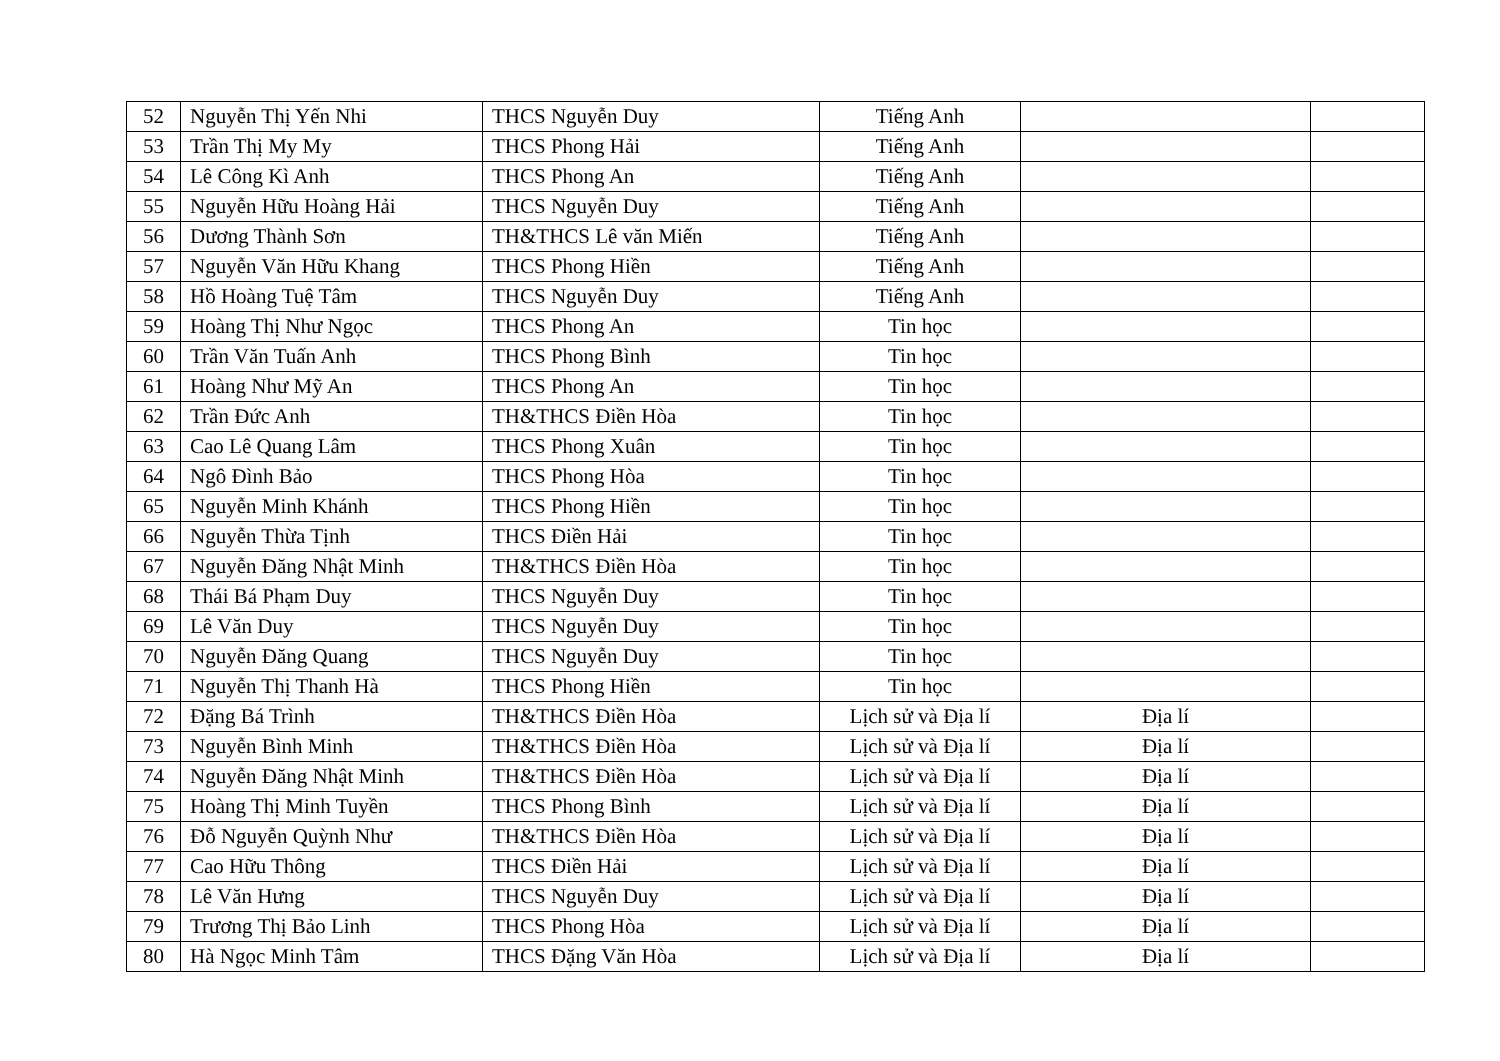| 52 | Nguyễn Thị Yến Nhi | THCS Nguyễn Duy | Tiếng Anh | | |
| 53 | Trần Thị My My | THCS Phong Hải | Tiếng Anh | | |
| 54 | Lê Công Kì Anh | THCS Phong An | Tiếng Anh | | |
| 55 | Nguyễn Hữu Hoàng Hải | THCS Nguyễn Duy | Tiếng Anh | | |
| 56 | Dương Thành Sơn | TH&THCS Lê văn Miến | Tiếng Anh | | |
| 57 | Nguyễn Văn Hữu Khang | THCS Phong Hiền | Tiếng Anh | | |
| 58 | Hồ Hoàng Tuệ Tâm | THCS Nguyễn Duy | Tiếng Anh | | |
| 59 | Hoàng Thị Như Ngọc | THCS Phong An | Tin học | | |
| 60 | Trần Văn Tuấn Anh | THCS Phong Bình | Tin học | | |
| 61 | Hoàng Như Mỹ An | THCS Phong An | Tin học | | |
| 62 | Trần Đức Anh | TH&THCS Điền Hòa | Tin học | | |
| 63 | Cao Lê Quang Lâm | THCS Phong Xuân | Tin học | | |
| 64 | Ngô Đình Bảo | THCS Phong Hòa | Tin học | | |
| 65 | Nguyễn Minh Khánh | THCS Phong Hiền | Tin học | | |
| 66 | Nguyễn Thừa Tịnh | THCS Điền Hải | Tin học | | |
| 67 | Nguyễn Đăng Nhật Minh | TH&THCS Điền Hòa | Tin học | | |
| 68 | Thái Bá Phạm Duy | THCS Nguyễn Duy | Tin học | | |
| 69 | Lê Văn Duy | THCS Nguyễn Duy | Tin học | | |
| 70 | Nguyễn Đăng Quang | THCS Nguyễn Duy | Tin học | | |
| 71 | Nguyễn Thị Thanh Hà | THCS Phong Hiền | Tin học | | |
| 72 | Đặng Bá Trình | TH&THCS Điền Hòa | Lịch sử và Địa lí | Địa lí | |
| 73 | Nguyễn Bình Minh | TH&THCS Điền Hòa | Lịch sử và Địa lí | Địa lí | |
| 74 | Nguyễn Đăng Nhật Minh | TH&THCS Điền Hòa | Lịch sử và Địa lí | Địa lí | |
| 75 | Hoàng Thị Minh Tuyền | THCS Phong Bình | Lịch sử và Địa lí | Địa lí | |
| 76 | Đỗ Nguyễn Quỳnh Như | TH&THCS Điền Hòa | Lịch sử và Địa lí | Địa lí | |
| 77 | Cao Hữu Thông | THCS Điền Hải | Lịch sử và Địa lí | Địa lí | |
| 78 | Lê Văn Hưng | THCS Nguyễn Duy | Lịch sử và Địa lí | Địa lí | |
| 79 | Trương Thị Bảo Linh | THCS Phong Hòa | Lịch sử và Địa lí | Địa lí | |
| 80 | Hà Ngọc Minh Tâm | THCS Đặng Văn Hòa | Lịch sử và Địa lí | Địa lí | |